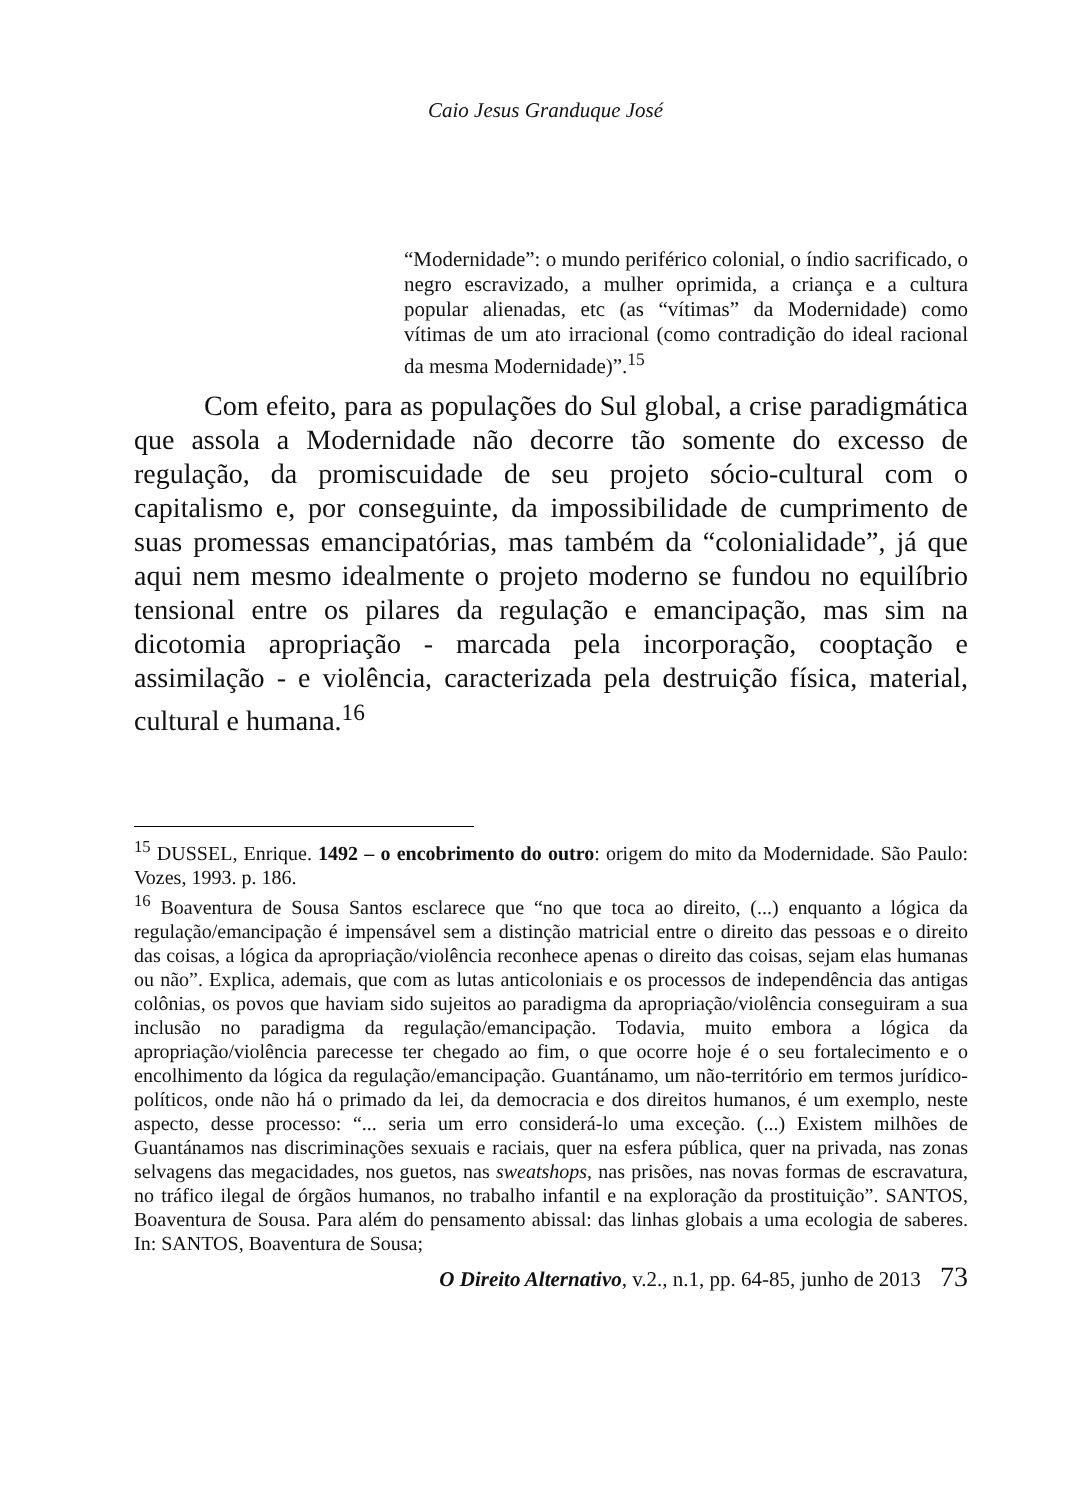Caio Jesus Granduque José
“Modernidade”: o mundo periférico colonial, o índio sacrificado, o negro escravizado, a mulher oprimida, a criança e a cultura popular alienadas, etc (as “vítimas” da Modernidade) como vítimas de um ato irracional (como contradição do ideal racional da mesma Modernidade)”.<sup>15</sup>
Com efeito, para as populações do Sul global, a crise paradigmática que assola a Modernidade não decorre tão somente do excesso de regulação, da promiscuidade de seu projeto sócio-cultural com o capitalismo e, por conseguinte, da impossibilidade de cumprimento de suas promessas emancipatórias, mas também da “colonialidade”, já que aqui nem mesmo idealmente o projeto moderno se fundou no equilíbrio tensional entre os pilares da regulação e emancipação, mas sim na dicotomia apropriação - marcada pela incorporação, cooptação e assimilação - e violência, caracterizada pela destruição física, material, cultural e humana.<sup>16</sup>
<sup>15</sup> DUSSEL, Enrique. 1492 – o encobrimento do outro: origem do mito da Modernidade. São Paulo: Vozes, 1993. p. 186.
<sup>16</sup> Boaventura de Sousa Santos esclarece que “no que toca ao direito, (...) enquanto a lógica da regulação/emancipação é impensável sem a distinção matricial entre o direito das pessoas e o direito das coisas, a lógica da apropriação/violência reconhece apenas o direito das coisas, sejam elas humanas ou não”. Explica, ademais, que com as lutas anticoloniais e os processos de independência das antigas colônias, os povos que haviam sido sujeitos ao paradigma da apropriação/violência conseguiram a sua inclusão no paradigma da regulação/emancipação. Todavia, muito embora a lógica da apropriação/violência parecesse ter chegado ao fim, o que ocorre hoje é o seu fortalecimento e o encolhimento da lógica da regulação/emancipação. Guantánamo, um não-território em termos jurídico-políticos, onde não há o primado da lei, da democracia e dos direitos humanos, é um exemplo, neste aspecto, desse processo: “... seria um erro considerá-lo uma exceção. (...) Existem milhões de Guantánamos nas discriminações sexuais e raciais, quer na esfera pública, quer na privada, nas zonas selvagens das megacidades, nos guetos, nas sweatshops, nas prisões, nas novas formas de escravatura, no tráfico ilegal de órgãos humanos, no trabalho infantil e na exploração da prostituição”. SANTOS, Boaventura de Sousa. Para além do pensamento abissal: das linhas globais a uma ecologia de saberes. In: SANTOS, Boaventura de Sousa;
O Direito Alternativo, v.2., n.1, pp. 64-85, junho de 2013 73